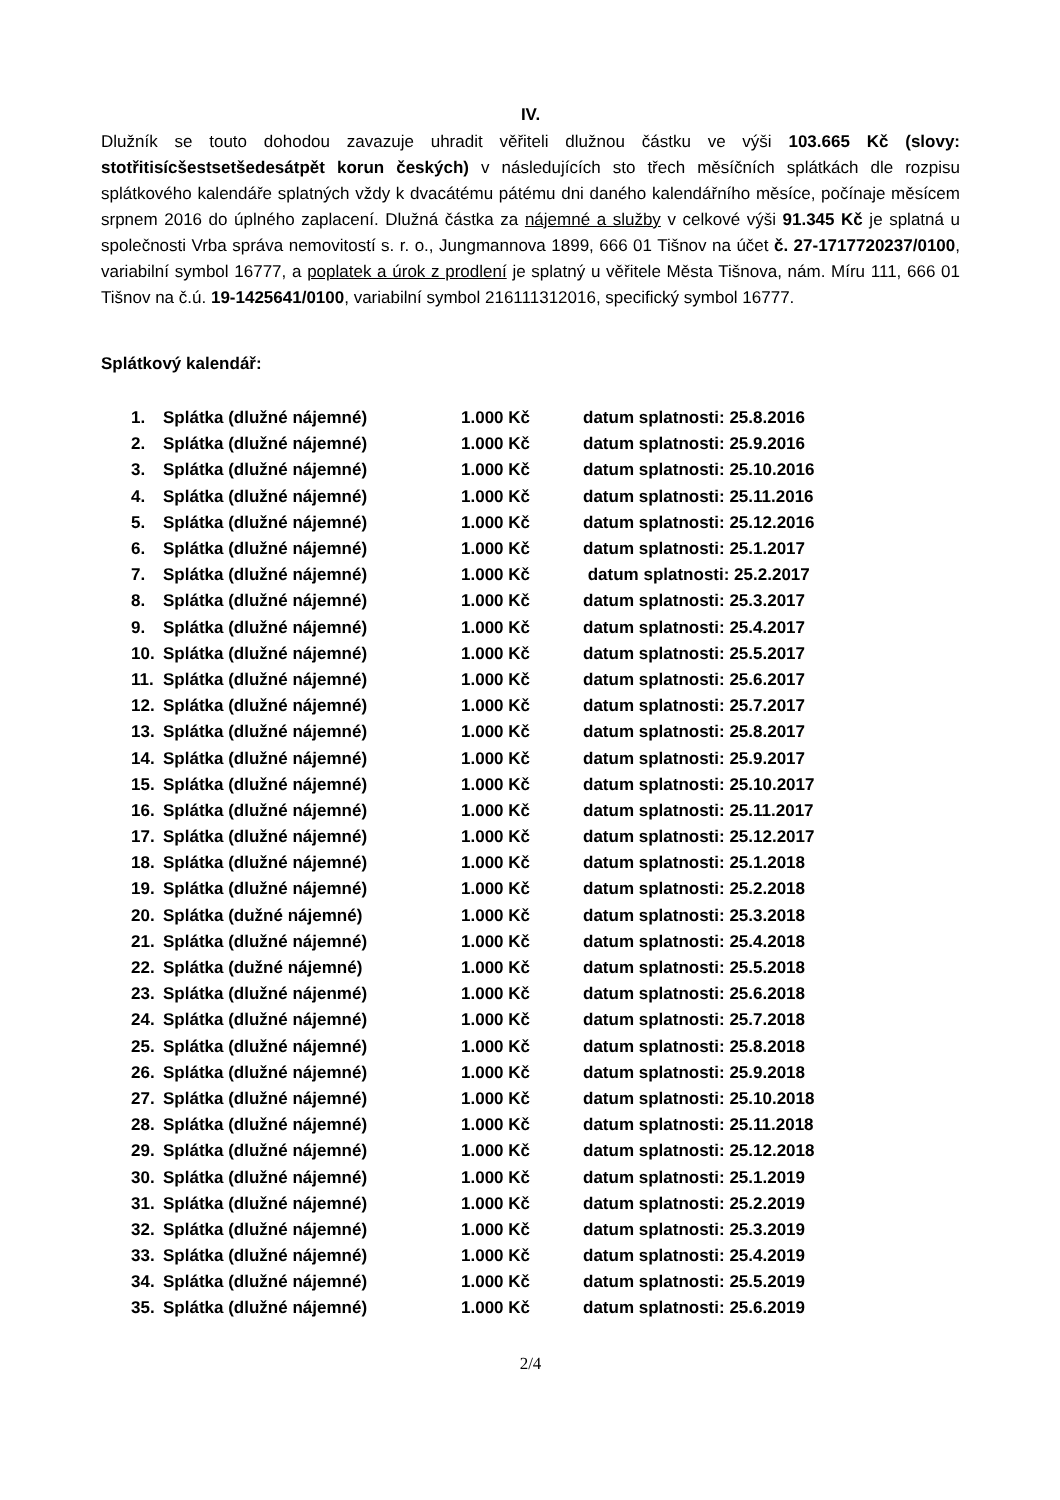IV.
Dlužník se touto dohodou zavazuje uhradit věřiteli dlužnou částku ve výši 103.665 Kč (slovy: stotřitisícšestsetšedesátpět korun českých) v následujících sto třech měsíčních splátkách dle rozpisu splátkového kalendáře splatných vždy k dvacátému pátému dni daného kalendářního měsíce, počínaje měsícem srpnem 2016 do úplného zaplacení. Dlužná částka za nájemné a služby v celkové výši 91.345 Kč je splatná u společnosti Vrba správa nemovitostí s. r. o., Jungmannova 1899, 666 01 Tišnov na účet č. 27-1717720237/0100, variabilní symbol 16777, a poplatek a úrok z prodlení je splatný u věřitele Města Tišnova, nám. Míru 111, 666 01 Tišnov na č.ú. 19-1425641/0100, variabilní symbol 216111312016, specifický symbol 16777.
Splátkový kalendář:
| 1. | Splátka (dlužné nájemné) | 1.000 Kč | datum splatnosti: 25.8.2016 |
| 2. | Splátka (dlužné nájemné) | 1.000 Kč | datum splatnosti: 25.9.2016 |
| 3. | Splátka (dlužné nájemné) | 1.000 Kč | datum splatnosti: 25.10.2016 |
| 4. | Splátka (dlužné nájemné) | 1.000 Kč | datum splatnosti: 25.11.2016 |
| 5. | Splátka (dlužné nájemné) | 1.000 Kč | datum splatnosti: 25.12.2016 |
| 6. | Splátka (dlužné nájemné) | 1.000 Kč | datum splatnosti: 25.1.2017 |
| 7. | Splátka (dlužné nájemné) | 1.000 Kč | datum splatnosti: 25.2.2017 |
| 8. | Splátka (dlužné nájemné) | 1.000 Kč | datum splatnosti: 25.3.2017 |
| 9. | Splátka (dlužné nájemné) | 1.000 Kč | datum splatnosti: 25.4.2017 |
| 10. | Splátka (dlužné nájemné) | 1.000 Kč | datum splatnosti: 25.5.2017 |
| 11. | Splátka (dlužné nájemné) | 1.000 Kč | datum splatnosti: 25.6.2017 |
| 12. | Splátka (dlužné nájemné) | 1.000 Kč | datum splatnosti: 25.7.2017 |
| 13. | Splátka (dlužné nájemné) | 1.000 Kč | datum splatnosti: 25.8.2017 |
| 14. | Splátka (dlužné nájemné) | 1.000 Kč | datum splatnosti: 25.9.2017 |
| 15. | Splátka (dlužné nájemné) | 1.000 Kč | datum splatnosti: 25.10.2017 |
| 16. | Splátka (dlužné nájemné) | 1.000 Kč | datum splatnosti: 25.11.2017 |
| 17. | Splátka (dlužné nájemné) | 1.000 Kč | datum splatnosti: 25.12.2017 |
| 18. | Splátka (dlužné nájemné) | 1.000 Kč | datum splatnosti: 25.1.2018 |
| 19. | Splátka (dlužné nájemné) | 1.000 Kč | datum splatnosti: 25.2.2018 |
| 20. | Splátka (dužné nájemné) | 1.000 Kč | datum splatnosti: 25.3.2018 |
| 21. | Splátka (dlužné nájemné) | 1.000 Kč | datum splatnosti: 25.4.2018 |
| 22. | Splátka (dužné nájemné) | 1.000 Kč | datum splatnosti: 25.5.2018 |
| 23. | Splátka (dlužné nájenmé) | 1.000 Kč | datum splatnosti: 25.6.2018 |
| 24. | Splátka (dlužné nájemné) | 1.000 Kč | datum splatnosti: 25.7.2018 |
| 25. | Splátka (dlužné nájemné) | 1.000 Kč | datum splatnosti: 25.8.2018 |
| 26. | Splátka (dlužné nájemné) | 1.000 Kč | datum splatnosti: 25.9.2018 |
| 27. | Splátka (dlužné nájemné) | 1.000 Kč | datum splatnosti: 25.10.2018 |
| 28. | Splátka (dlužné nájemné) | 1.000 Kč | datum splatnosti: 25.11.2018 |
| 29. | Splátka (dlužné nájemné) | 1.000 Kč | datum splatnosti: 25.12.2018 |
| 30. | Splátka (dlužné nájemné) | 1.000 Kč | datum splatnosti: 25.1.2019 |
| 31. | Splátka (dlužné nájemné) | 1.000 Kč | datum splatnosti: 25.2.2019 |
| 32. | Splátka (dlužné nájemné) | 1.000 Kč | datum splatnosti: 25.3.2019 |
| 33. | Splátka (dlužné nájemné) | 1.000 Kč | datum splatnosti: 25.4.2019 |
| 34. | Splátka (dlužné nájemné) | 1.000 Kč | datum splatnosti: 25.5.2019 |
| 35. | Splátka (dlužné nájemné) | 1.000 Kč | datum splatnosti: 25.6.2019 |
2/4